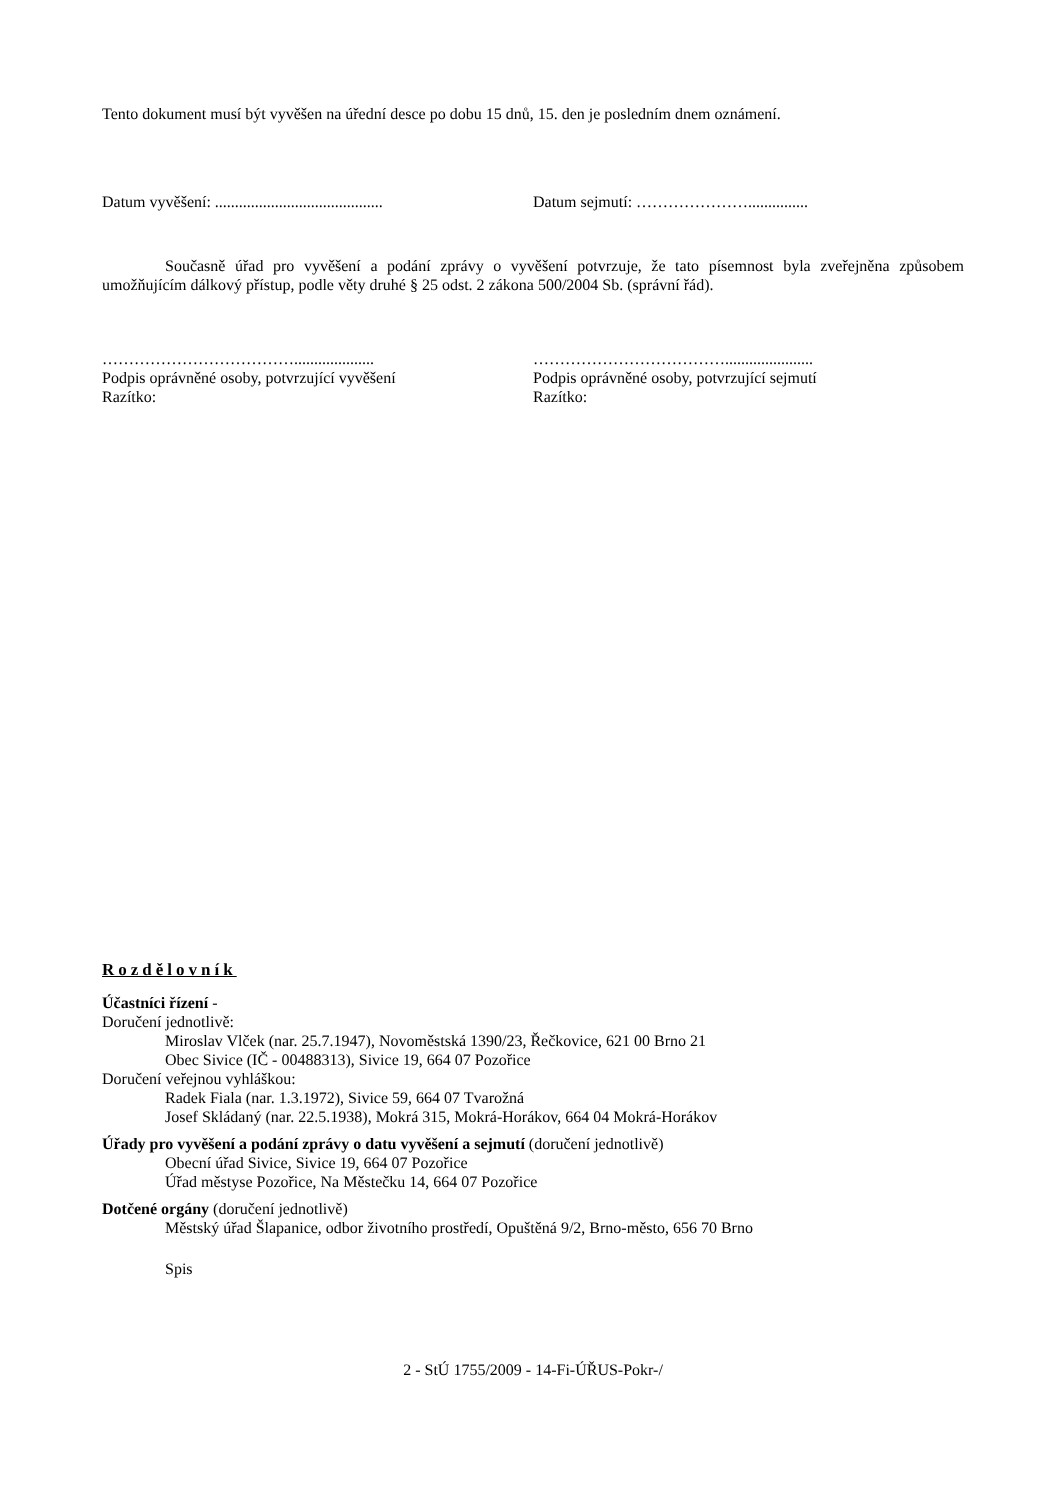Tento dokument musí být vyvěšen na úřední desce po dobu 15 dnů, 15. den je posledním dnem oznámení.
Datum vyvěšení: ..........................................
Datum sejmutí: …………………...............
Současně úřad pro vyvěšení a podání zprávy o vyvěšení potvrzuje, že tato písemnost byla zveřejněna způsobem umožňujícím dálkový přístup, podle věty druhé § 25 odst. 2 zákona 500/2004 Sb. (správní řád).
………………………………....................
Podpis oprávněné osoby, potvrzující vyvěšení
Razítko:
………………………………......................
Podpis oprávněné osoby, potvrzující sejmutí
Razítko:
Rozdělovník
Účastníci řízení -
Doručení jednotlivě:
Miroslav Vlček (nar. 25.7.1947), Novoměstská 1390/23, Řečkovice, 621 00 Brno 21
Obec Sivice (IČ - 00488313), Sivice 19, 664 07 Pozořice
Doručení veřejnou vyhláškou:
Radek Fiala (nar. 1.3.1972), Sivice 59, 664 07 Tvarožná
Josef Skládaný (nar. 22.5.1938), Mokrá 315, Mokrá-Horákov, 664 04 Mokrá-Horákov
Úřady pro vyvěšení a podání zprávy o datu vyvěšení a sejmutí (doručení jednotlivě)
Obecní úřad Sivice, Sivice 19, 664 07 Pozořice
Úřad městyse Pozořice, Na Městečku 14, 664 07 Pozořice
Dotčené orgány (doručení jednotlivě)
Městský úřad Šlapanice, odbor životního prostředí, Opuštěná 9/2, Brno-město, 656 70 Brno
Spis
2 - StÚ 1755/2009 - 14-Fi-ÚŘUS-Pokr-/